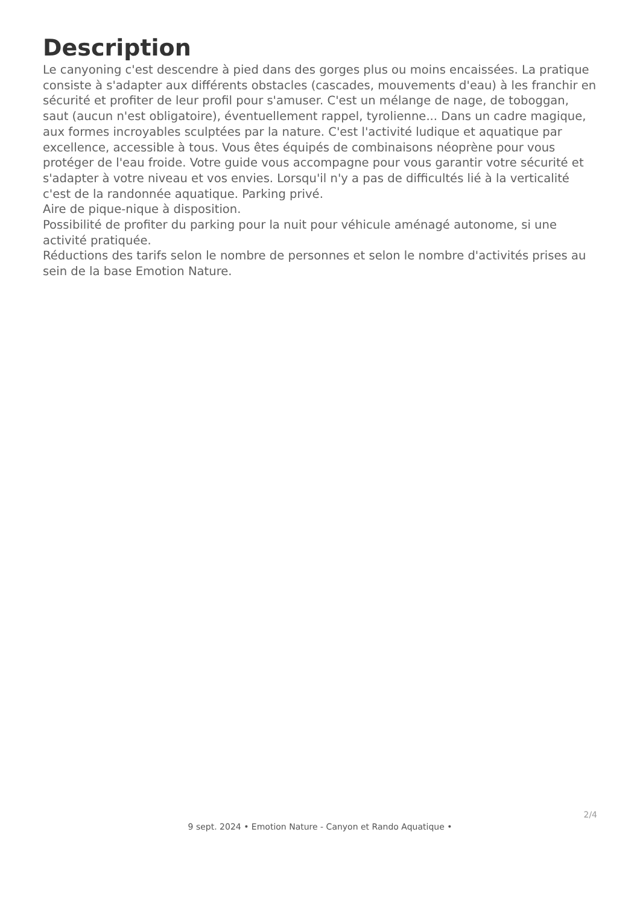Description
Le canyoning c'est descendre à pied dans des gorges plus ou moins encaissées. La pratique consiste à s'adapter aux différents obstacles (cascades, mouvements d'eau) à les franchir en sécurité et profiter de leur profil pour s'amuser. C'est un mélange de nage, de toboggan, saut (aucun n'est obligatoire), éventuellement rappel, tyrolienne... Dans un cadre magique, aux formes incroyables sculptées par la nature. C'est l'activité ludique et aquatique par excellence, accessible à tous. Vous êtes équipés de combinaisons néoprène pour vous protéger de l'eau froide. Votre guide vous accompagne pour vous garantir votre sécurité et s'adapter à votre niveau et vos envies. Lorsqu'il n'y a pas de difficultés lié à la verticalité c'est de la randonnée aquatique. Parking privé.
Aire de pique-nique à disposition.
Possibilité de profiter du parking pour la nuit pour véhicule aménagé autonome, si une activité pratiquée.
Réductions des tarifs selon le nombre de personnes et selon le nombre d'activités prises au sein de la base Emotion Nature.
2/4
9 sept. 2024 • Emotion Nature - Canyon et Rando Aquatique •